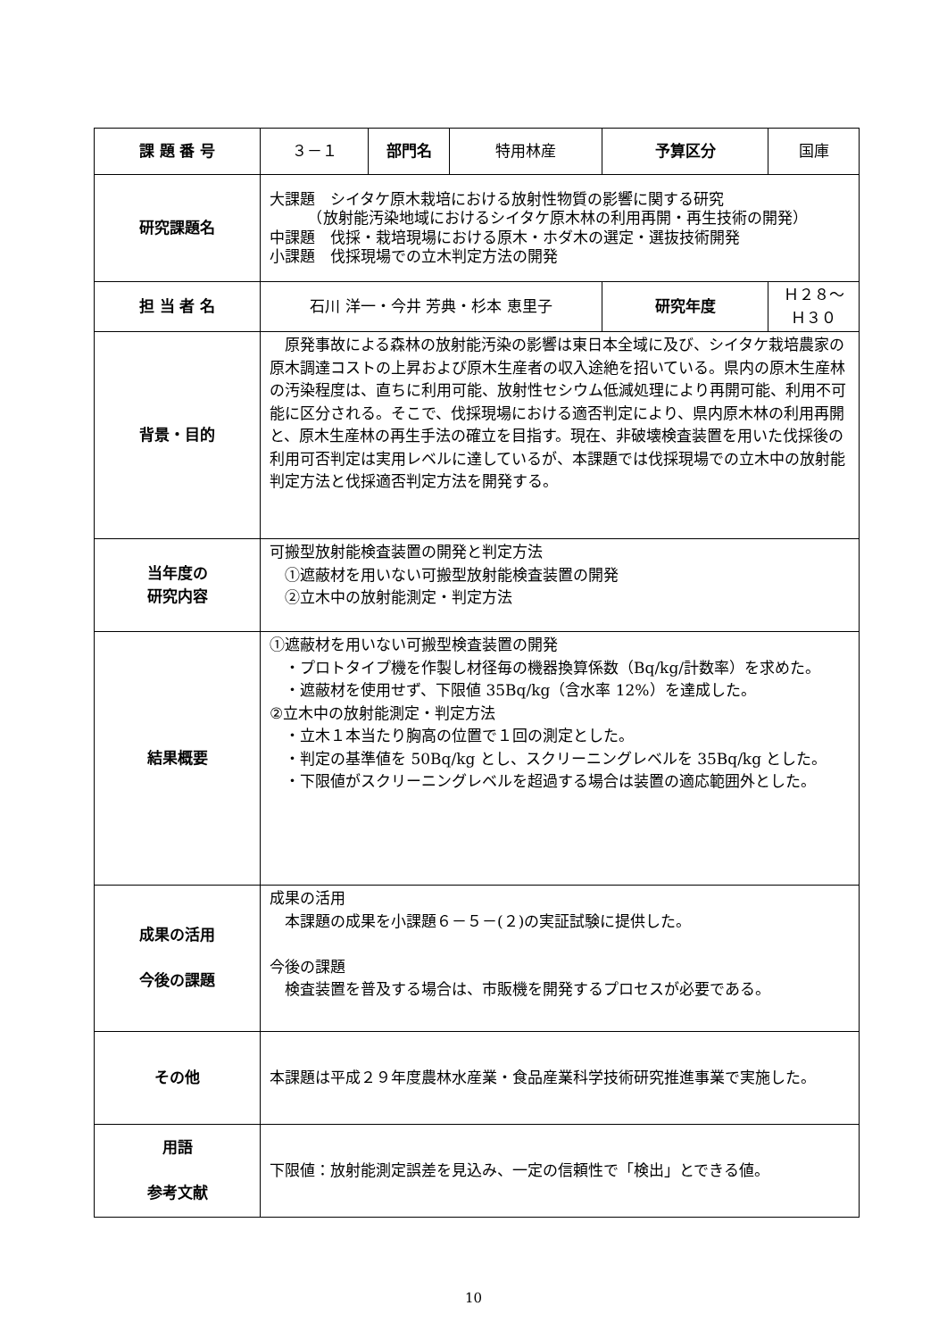| 課 題 番 号 | ３－１ | 部門名 | 特用林産 | 予算区分 | 国庫 |
| 研究課題名 | 大課題 シイタケ原木栽培における放射性物質の影響に関する研究 （放射能汚染地域におけるシイタケ原木林の利用再開・再生技術の開発） 中課題 伐採・栽培現場における原木・ホダ木の選定・選抜技術開発 小課題 伐採現場での立木判定方法の開発 | | | | |
| 担 当 者 名 | 石川 洋一・今井 芳典・杉本 恵里子 | | | 研究年度 | Ｈ２８～Ｈ３０ |
| 背景・目的 | 原発事故による森林の放射能汚染の影響は東日本全域に及び、シイタケ栽培農家の原木調達コストの上昇および原木生産者の収入途絶を招いている。県内の原木生産林の汚染程度は、直ちに利用可能、放射性セシウム低減処理により再開可能、利用不可能に区分される。そこで、伐採現場における適否判定により、県内原木林の利用再開と、原木生産林の再生手法の確立を目指す。現在、非破壊検査装置を用いた伐採後の利用可否判定は実用レベルに達しているが、本課題では伐採現場での立木中の放射能判定方法と伐採適否判定方法を開発する。 | | | | |
| 当年度の 研究内容 | 可搬型放射能検査装置の開発と判定方法 ①遮蔽材を用いない可搬型放射能検査装置の開発 ②立木中の放射能測定・判定方法 | | | | |
| 結果概要 | ①遮蔽材を用いない可搬型検査装置の開発 ・プロトタイプ機を作製し材径毎の機器換算係数（Bq/kg/計数率）を求めた。 ・遮蔽材を使用せず、下限値 35Bq/kg（含水率 12%）を達成した。 ②立木中の放射能測定・判定方法 ・立木１本当たり胸高の位置で１回の測定とした。 ・判定の基準値を 50Bq/kg とし、スクリーニングレベルを 35Bq/kg とした。 ・下限値がスクリーニングレベルを超過する場合は装置の適応範囲外とした。 | | | | |
| 成果の活用 今後の課題 | 成果の活用 本課題の成果を小課題６－５－(２)の実証試験に提供した。 今後の課題 検査装置を普及する場合は、市販機を開発するプロセスが必要である。 | | | | |
| その他 | 本課題は平成２９年度農林水産業・食品産業科学技術研究推進事業で実施した。 | | | | |
| 用語 参考文献 | 下限値：放射能測定誤差を見込み、一定の信頼性で「検出」とできる値。 | | | | |
10